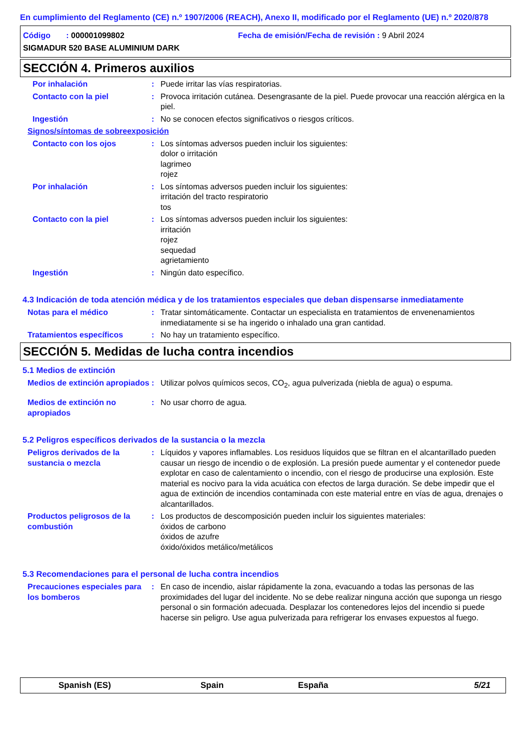En cumplimiento del Reglamento (CE) n.º 1907/2006 (REACH), Anexo II, modificado por el Reglamento (UE) n.º 2020/878
Código : 000001099802 Fecha de emisión/Fecha de revisión : 9 Abril 2024
SIGMADUR 520 BASE ALUMINIUM DARK
SECCIÓN 4. Primeros auxilios
Por inhalación : Puede irritar las vías respiratorias.
Contacto con la piel : Provoca irritación cutánea. Desengrasante de la piel. Puede provocar una reacción alérgica en la piel.
Ingestión : No se conocen efectos significativos o riesgos críticos.
Signos/síntomas de sobreexposición
Contacto con los ojos : Los síntomas adversos pueden incluir los siguientes:
dolor o irritación
lagrimeo
rojez
Por inhalación : Los síntomas adversos pueden incluir los siguientes:
irritación del tracto respiratorio
tos
Contacto con la piel : Los síntomas adversos pueden incluir los siguientes:
irritación
rojez
sequedad
agrietamiento
Ingestión : Ningún dato específico.
4.3 Indicación de toda atención médica y de los tratamientos especiales que deban dispensarse inmediatamente
Notas para el médico : Tratar sintomáticamente. Contactar un especialista en tratamientos de envenenamientos inmediatamente si se ha ingerido o inhalado una gran cantidad.
Tratamientos específicos : No hay un tratamiento específico.
SECCIÓN 5. Medidas de lucha contra incendios
5.1 Medios de extinción
Medios de extinción apropiados
: Utilizar polvos químicos secos, CO<sub>2</sub>, agua pulverizada (niebla de agua) o espuma.
Medios de extinción no apropiados
: No usar chorro de agua.
5.2 Peligros específicos derivados de la sustancia o la mezcla
Peligros derivados de la sustancia o mezcla
: Líquidos y vapores inflamables. Los residuos líquidos que se filtran en el alcantarillado pueden causar un riesgo de incendio o de explosión. La presión puede aumentar y el contenedor puede explotar en caso de calentamiento o incendio, con el riesgo de producirse una explosión. Este material es nocivo para la vida acuática con efectos de larga duración. Se debe impedir que el agua de extinción de incendios contaminada con este material entre en vías de agua, drenajes o alcantarillados.
Productos peligrosos de la combustión
: Los productos de descomposición pueden incluir los siguientes materiales:
óxidos de carbono
óxidos de azufre
óxido/óxidos metálico/metálicos
5.3 Recomendaciones para el personal de lucha contra incendios
Precauciones especiales para los bomberos
: En caso de incendio, aislar rápidamente la zona, evacuando a todas las personas de las proximidades del lugar del incidente. No se debe realizar ninguna acción que suponga un riesgo personal o sin formación adecuada. Desplazar los contenedores lejos del incendio si puede hacerse sin peligro. Use agua pulverizada para refrigerar los envases expuestos al fuego.
Spanish (ES) Spain España 5/21